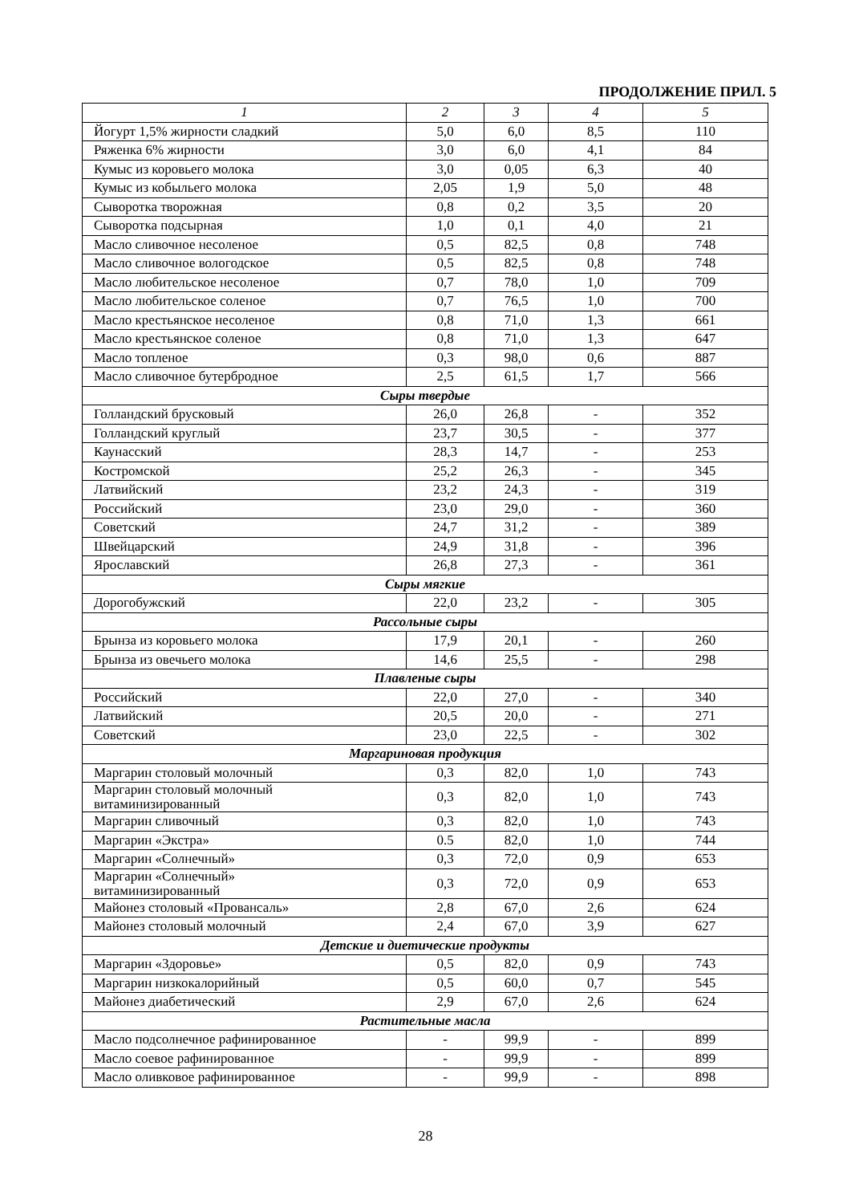ПРОДОЛЖЕНИЕ ПРИЛ. 5
| 1 | 2 | 3 | 4 | 5 |
| --- | --- | --- | --- | --- |
| Йогурт 1,5% жирности сладкий | 5,0 | 6,0 | 8,5 | 110 |
| Ряженка 6% жирности | 3,0 | 6,0 | 4,1 | 84 |
| Кумыс из коровьего молока | 3,0 | 0,05 | 6,3 | 40 |
| Кумыс из кобыльего молока | 2,05 | 1,9 | 5,0 | 48 |
| Сыворотка творожная | 0,8 | 0,2 | 3,5 | 20 |
| Сыворотка подсырная | 1,0 | 0,1 | 4,0 | 21 |
| Масло сливочное несоленое | 0,5 | 82,5 | 0,8 | 748 |
| Масло сливочное вологодское | 0,5 | 82,5 | 0,8 | 748 |
| Масло любительское несоленое | 0,7 | 78,0 | 1,0 | 709 |
| Масло любительское соленое | 0,7 | 76,5 | 1,0 | 700 |
| Масло крестьянское несоленое | 0,8 | 71,0 | 1,3 | 661 |
| Масло крестьянское соленое | 0,8 | 71,0 | 1,3 | 647 |
| Масло топленое | 0,3 | 98,0 | 0,6 | 887 |
| Масло сливочное бутербродное | 2,5 | 61,5 | 1,7 | 566 |
| Сыры твердые | | | | |
| Голландский брусковый | 26,0 | 26,8 | - | 352 |
| Голландский круглый | 23,7 | 30,5 | - | 377 |
| Каунасский | 28,3 | 14,7 | - | 253 |
| Костромской | 25,2 | 26,3 | - | 345 |
| Латвийский | 23,2 | 24,3 | - | 319 |
| Российский | 23,0 | 29,0 | - | 360 |
| Советский | 24,7 | 31,2 | - | 389 |
| Швейцарский | 24,9 | 31,8 | - | 396 |
| Ярославский | 26,8 | 27,3 | - | 361 |
| Сыры мягкие | | | | |
| Дорогобужский | 22,0 | 23,2 | - | 305 |
| Рассольные сыры | | | | |
| Брынза из коровьего молока | 17,9 | 20,1 | - | 260 |
| Брынза из овечьего молока | 14,6 | 25,5 | - | 298 |
| Плавленые сыры | | | | |
| Российский | 22,0 | 27,0 | - | 340 |
| Латвийский | 20,5 | 20,0 | - | 271 |
| Советский | 23,0 | 22,5 | - | 302 |
| Маргариновая продукция | | | | |
| Маргарин столовый молочный | 0,3 | 82,0 | 1,0 | 743 |
| Маргарин столовый молочный витаминизированный | 0,3 | 82,0 | 1,0 | 743 |
| Маргарин сливочный | 0,3 | 82,0 | 1,0 | 743 |
| Маргарин «Экстра» | 0.5 | 82,0 | 1,0 | 744 |
| Маргарин «Солнечный» | 0,3 | 72,0 | 0,9 | 653 |
| Маргарин «Солнечный» витаминизированный | 0,3 | 72,0 | 0,9 | 653 |
| Майонез столовый «Провансаль» | 2,8 | 67,0 | 2,6 | 624 |
| Майонез столовый молочный | 2,4 | 67,0 | 3,9 | 627 |
| Детские и диетические продукты | | | | |
| Маргарин «Здоровье» | 0,5 | 82,0 | 0,9 | 743 |
| Маргарин низкокалорийный | 0,5 | 60,0 | 0,7 | 545 |
| Майонез диабетический | 2,9 | 67,0 | 2,6 | 624 |
| Растительные масла | | | | |
| Масло подсолнечное рафинированное | - | 99,9 | - | 899 |
| Масло соевое рафинированное | - | 99,9 | - | 899 |
| Масло оливковое рафинированное | - | 99,9 | - | 898 |
28